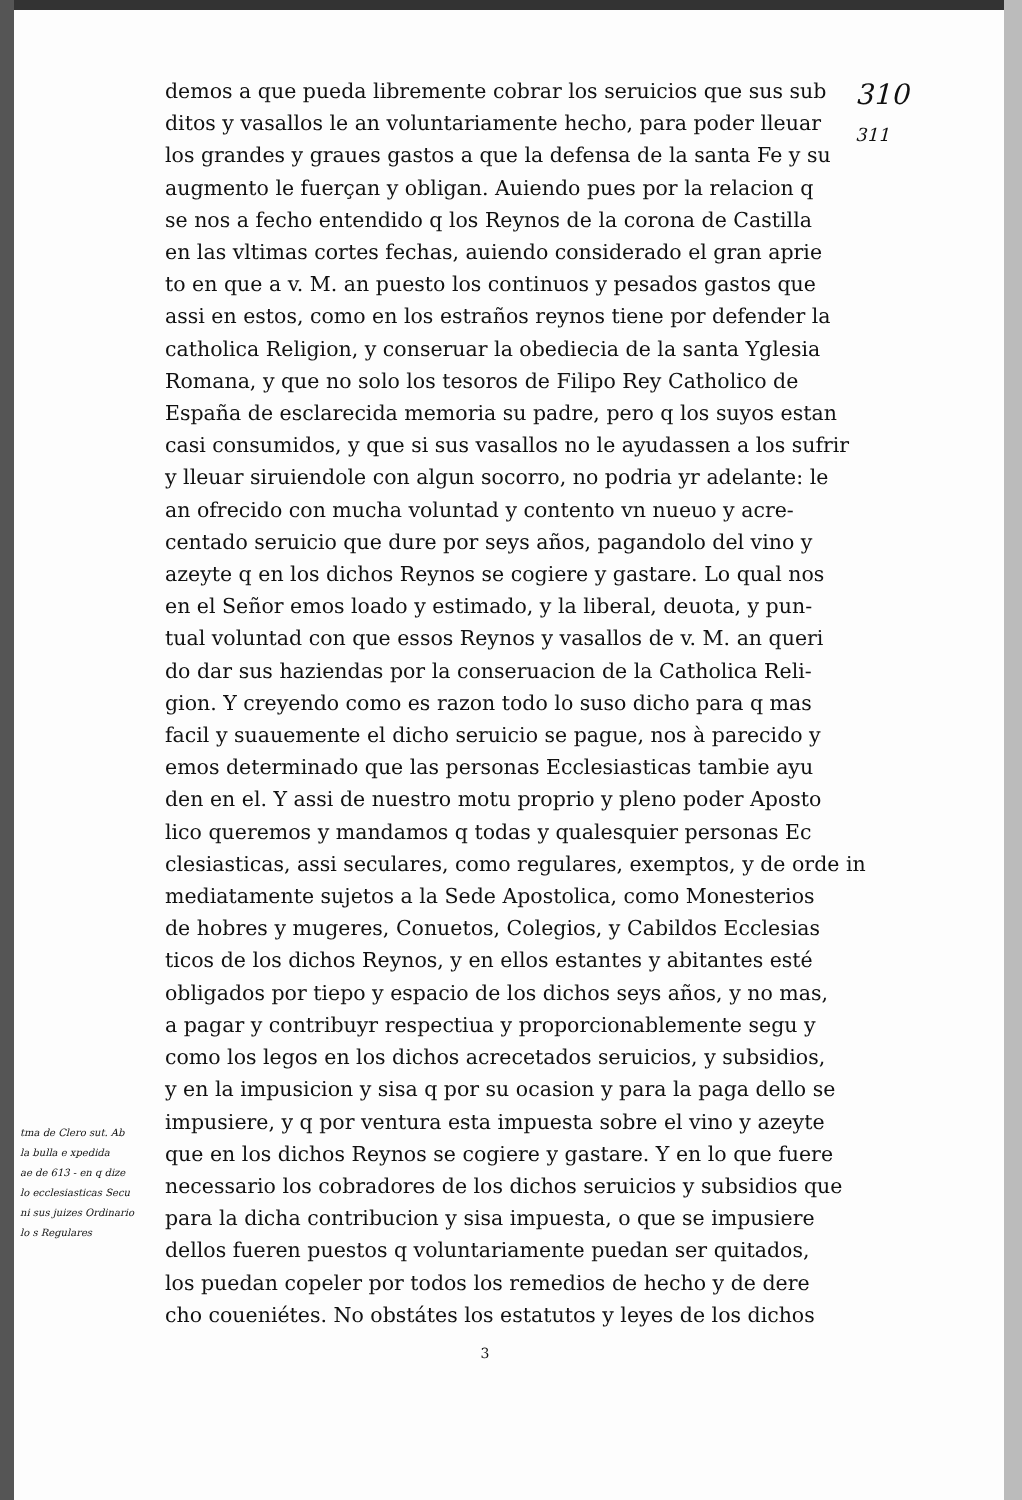tma de Clero sut. Ab
la bulla e xpedida
ae de 613 - en q dize
lo ecclesiasticas Secu
ni sus juizes Ordinario
lo s Regulares
demos a que pueda libremente cobrar los seruicios que sus sub
ditos y vasallos le an voluntariamente hecho, para poder lleuar
los grandes y graues gastos a que la defensa de la santa Fe y su
augmento le fuerçan y obligan. Auiendo pues por la relacion q
se nos a fecho entendido q los Reynos de la corona de Castilla
en las vltimas cortes fechas, auiendo considerado el gran aprie
to en que a v. M. an puesto los continuos y pesados gastos que
assi en estos, como en los estraños reynos tiene por defender la
catholica Religion, y conseruar la obediecia de la santa Yglesia
Romana, y que no solo los tesoros de Filipo Rey Catholico de
España de esclarecida memoria su padre, pero q los suyos estan
casi consumidos, y que si sus vasallos no le ayudassen a los sufrir
y lleuar siruiendole con algun socorro, no podria yr adelante: le
an ofrecido con mucha voluntad y contento vn nueuo y acre-
centado seruicio que dure por seys años, pagandolo del vino y
azeyte q en los dichos Reynos se cogiere y gastare. Lo qual nos
en el Señor emos loado y estimado, y la liberal, deuota, y pun-
tual voluntad con que essos Reynos y vasallos de v. M. an queri
do dar sus haziendas por la conseruacion de la Catholica Reli-
gion. Y creyendo como es razon todo lo suso dicho para q mas
facil y suauemente el dicho seruicio se pague, nos à parecido y
emos determinado que las personas Ecclesiasticas tambie ayu
den en el. Y assi de nuestro motu proprio y pleno poder Aposto
lico queremos y mandamos q todas y qualesquier personas Ec
clesiasticas, assi seculares, como regulares, exemptos, y de orde in
mediatamente sujetos a la Sede Apostolica, como Monesterios
de hobres y mugeres, Conuetos, Colegios, y Cabildos Ecclesias
ticos de los dichos Reynos, y en ellos estantes y abitantes esté
obligados por tiepo y espacio de los dichos seys años, y no mas,
a pagar y contribuyr respectiua y proporcionablemente segu y
como los legos en los dichos acrecetados seruicios, y subsidios,
y en la impusicion y sisa q por su ocasion y para la paga dello se
impusiere, y q por ventura esta impuesta sobre el vino y azeyte
que en los dichos Reynos se cogiere y gastare. Y en lo que fuere
necessario los cobradores de los dichos seruicios y subsidios que
para la dicha contribucion y sisa impuesta, o que se impusiere
dellos fueren puestos q voluntariamente puedan ser quitados,
los puedan copeler por todos los remedios de hecho y de dere
cho coueniétes. No obstátes los estatutos y leyes de los dichos
3
310
311